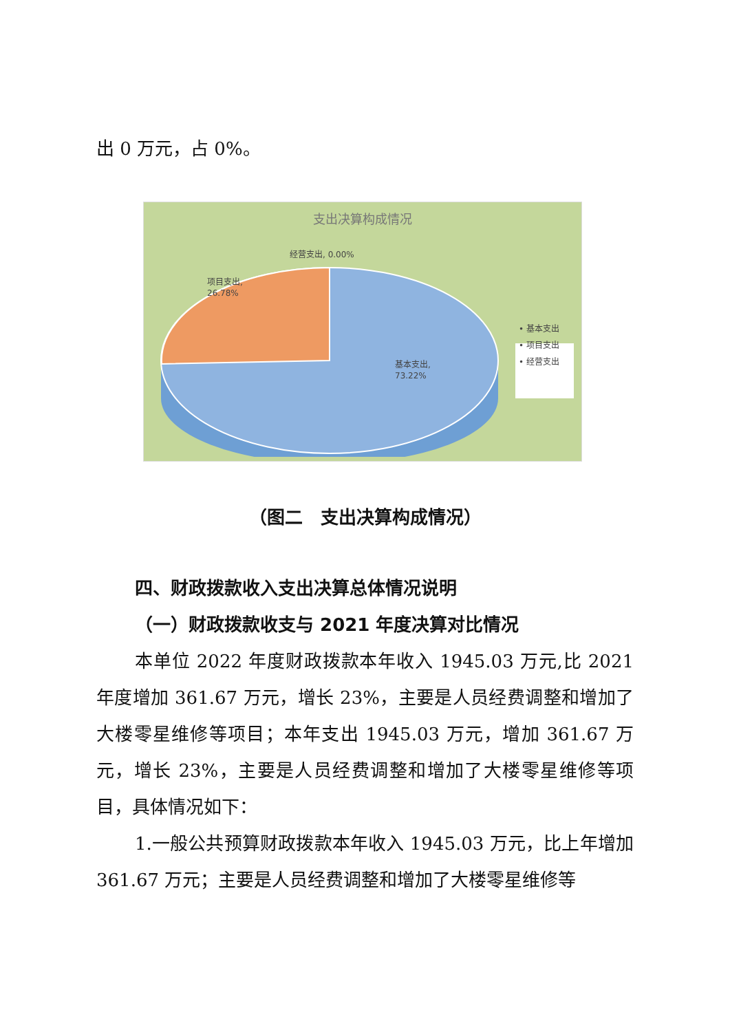出 0 万元，占 0%。
支出决算构成情况
经营支出, 0.00%
项目支出,
26.78%
基本支出,
73.22%
• 基本支出
• 项目支出
• 经营支出
（图二　支出决算构成情况）
四、财政拨款收入支出决算总体情况说明
（一）财政拨款收支与 2021 年度决算对比情况
本单位 2022 年度财政拨款本年收入 1945.03 万元,比 2021 年度增加 361.67 万元，增长 23%，主要是人员经费调整和增加了大楼零星维修等项目；本年支出 1945.03 万元，增加 361.67 万元，增长 23%，主要是人员经费调整和增加了大楼零星维修等项目，具体情况如下：
1.一般公共预算财政拨款本年收入 1945.03 万元，比上年增加 361.67 万元；主要是人员经费调整和增加了大楼零星维修等